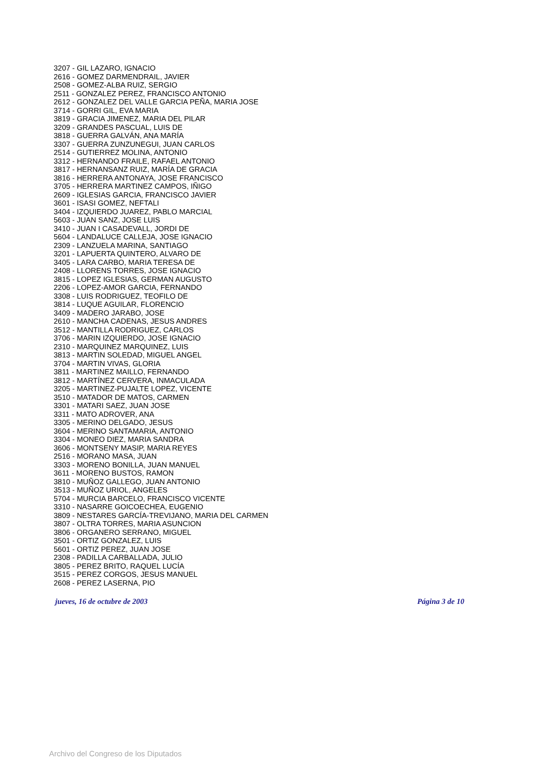3207 - GIL LAZARO, IGNACIO
2616 - GOMEZ DARMENDRAIL, JAVIER
2508 - GOMEZ-ALBA RUIZ, SERGIO
2511 - GONZALEZ PEREZ, FRANCISCO ANTONIO
2612 - GONZALEZ DEL VALLE GARCIA PEÑA, MARIA JOSE
3714 - GORRI GIL, EVA MARIA
3819 - GRACIA JIMENEZ, MARIA DEL PILAR
3209 - GRANDES PASCUAL, LUIS DE
3818 - GUERRA GALVÁN, ANA MARÍA
3307 - GUERRA ZUNZUNEGUI, JUAN CARLOS
2514 - GUTIERREZ MOLINA, ANTONIO
3312 - HERNANDO FRAILE, RAFAEL ANTONIO
3817 - HERNANSANZ RUIZ, MARÍA DE GRACIA
3816 - HERRERA ANTONAYA, JOSE FRANCISCO
3705 - HERRERA MARTINEZ CAMPOS, IÑIGO
2609 - IGLESIAS GARCIA, FRANCISCO JAVIER
3601 - ISASI GOMEZ, NEFTALI
3404 - IZQUIERDO JUAREZ, PABLO MARCIAL
5603 - JUAN SANZ, JOSE LUIS
3410 - JUAN I CASADEVALL, JORDI DE
5604 - LANDALUCE CALLEJA, JOSE IGNACIO
2309 - LANZUELA MARINA, SANTIAGO
3201 - LAPUERTA QUINTERO, ALVARO DE
3405 - LARA CARBO, MARIA TERESA DE
2408 - LLORENS TORRES, JOSE IGNACIO
3815 - LOPEZ IGLESIAS, GERMAN AUGUSTO
2206 - LOPEZ-AMOR GARCIA, FERNANDO
3308 - LUIS RODRIGUEZ, TEOFILO DE
3814 - LUQUE AGUILAR, FLORENCIO
3409 - MADERO JARABO, JOSE
2610 - MANCHA CADENAS, JESUS ANDRES
3512 - MANTILLA RODRIGUEZ, CARLOS
3706 - MARIN IZQUIERDO, JOSE IGNACIO
2310 - MARQUINEZ MARQUINEZ, LUIS
3813 - MARTIN SOLEDAD, MIGUEL ANGEL
3704 - MARTIN VIVAS, GLORIA
3811 - MARTINEZ MAILLO, FERNANDO
3812 - MARTÍNEZ CERVERA, INMACULADA
3205 - MARTINEZ-PUJALTE LOPEZ, VICENTE
3510 - MATADOR DE MATOS, CARMEN
3301 - MATARI SAEZ, JUAN JOSE
3311 - MATO ADROVER, ANA
3305 - MERINO DELGADO, JESUS
3604 - MERINO SANTAMARIA, ANTONIO
3304 - MONEO DIEZ, MARIA SANDRA
3606 - MONTSENY MASIP, MARIA REYES
2516 - MORANO MASA, JUAN
3303 - MORENO BONILLA, JUAN MANUEL
3611 - MORENO BUSTOS, RAMON
3810 - MUÑOZ GALLEGO, JUAN ANTONIO
3513 - MUÑOZ URIOL, ANGELES
5704 - MURCIA BARCELO, FRANCISCO VICENTE
3310 - NASARRE GOICOECHEA, EUGENIO
3809 - NESTARES GARCÍA-TREVIJANO, MARIA DEL CARMEN
3807 - OLTRA TORRES, MARIA ASUNCION
3806 - ORGANERO SERRANO, MIGUEL
3501 - ORTIZ GONZALEZ, LUIS
5601 - ORTIZ PEREZ, JUAN JOSE
2308 - PADILLA CARBALLADA, JULIO
3805 - PEREZ BRITO, RAQUEL LUCÍA
3515 - PEREZ CORGOS, JESUS MANUEL
2608 - PEREZ LASERNA, PIO
jueves, 16 de octubre de 2003 Página 3 de 10
Archivo del Congreso de los Diputados